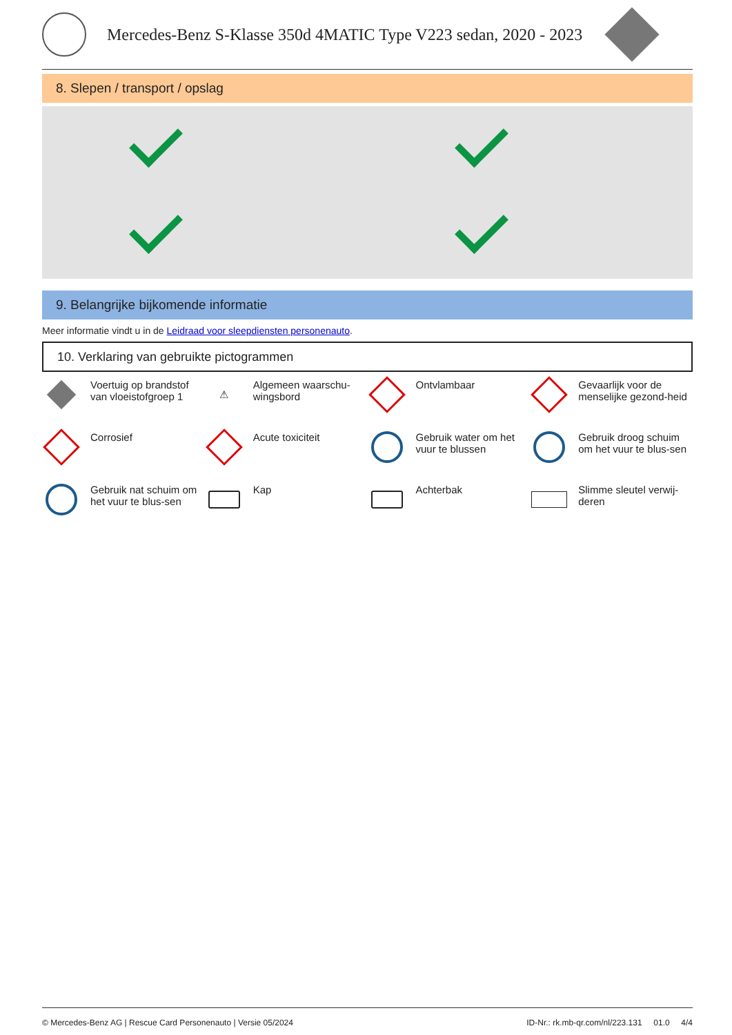Mercedes-Benz S-Klasse 350d 4MATIC Type V223 sedan, 2020 - 2023
8. Slepen / transport / opslag
9. Belangrijke bijkomende informatie
Meer informatie vindt u in de Leidraad voor sleepdiensten personenauto.
10. Verklaring van gebruikte pictogrammen
Voertuig op brandstof van vloeistofgroep 1
⚠
Algemeen waarschu-wingsbord
Ontvlambaar
Gevaarlijk voor de menselijke gezond-heid
Corrosief
Acute toxiciteit
Gebruik water om het vuur te blussen
Gebruik droog schuim om het vuur te blus-sen
Gebruik nat schuim om het vuur te blus-sen
Kap
Achterbak
Slimme sleutel verwij-deren
© Mercedes-Benz AG | Rescue Card Personenauto | Versie 05/2024 ID-Nr.: rk.mb-qr.com/nl/223.131 01.0 4/4